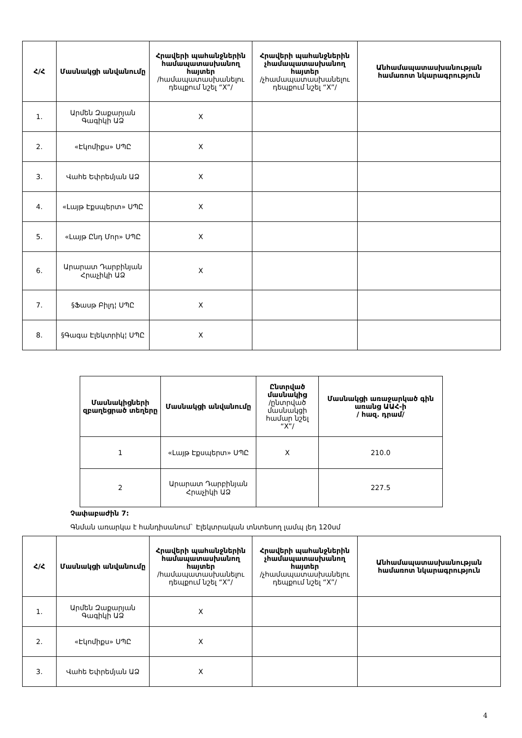| Հ/Հ | Մասնակցի անվանումը | Հրավերի պահանջներին համապատասխանող հայտեր /համապատասխանելու դեպքում նշել “X”/ | Հրավերի պահանջներին չհամապատասխանող հայտեր /չհամապատասխանելու դեպքում նշել “X”/ | Անհամապատասխանության համառոտ նկարագրություն |
| --- | --- | --- | --- | --- |
| 1. | Արմեն Զաքարյան Գագիկի ԱՁ | X | | |
| 2. | «Էկոմիքս» ՍՊԸ | X | | |
| 3. | Վահե Եփրեմյան ԱՁ | X | | |
| 4. | «Լայթ Էքսպերտ» ՍՊԸ | X | | |
| 5. | «Լայթ Ընդ Մոր» ՍՊԸ | X | | |
| 6. | Արարատ Դարբինյան Հրաչիկի ԱՁ | X | | |
| 7. | §Ֆասթ Բիլդ¦ ՍՊԸ | X | | |
| 8. | §Գագա Էլեկտրիկ¦ ՍՊԸ | X | | |
| Մասնակիցների զբաղեցրած տեղերը | Մասնակցի անվանումը | Ընտրված մասնակից /ընտրված մասնակցի համար նշել “X”/ | Մասնակցի առաջարկած գին առանց ԱԱՀ-ի / հազ. դրամ/ |
| --- | --- | --- | --- |
| 1 | «Լայթ Էքսպերտ» ՍՊԸ | X | 210.0 |
| 2 | Արարատ Դարբինյան Հրաչիկի ԱՁ | | 227.5 |
Չափաբաժին 7:
Գնման առարկա է հանդիսանում` Էլեկտրական տնտեսող լամպ լեդ 120սմ
| Հ/Հ | Մասնակցի անվանումը | Հրավերի պահանջներին համապատասխանող հայտեր /համապատասխանելու դեպքում նշել “X”/ | Հրավերի պահանջներին չհամապատասխանող հայտեր /չհամապատասխանելու դեպքում նշել “X”/ | Անհամապատասխանության համառոտ նկարագրություն |
| --- | --- | --- | --- | --- |
| 1. | Արմեն Զաքարյան Գագիկի ԱՁ | X | | |
| 2. | «Էկոմիքս» ՍՊԸ | X | | |
| 3. | Վահե Եփրեմյան ԱՁ | X | | |
4